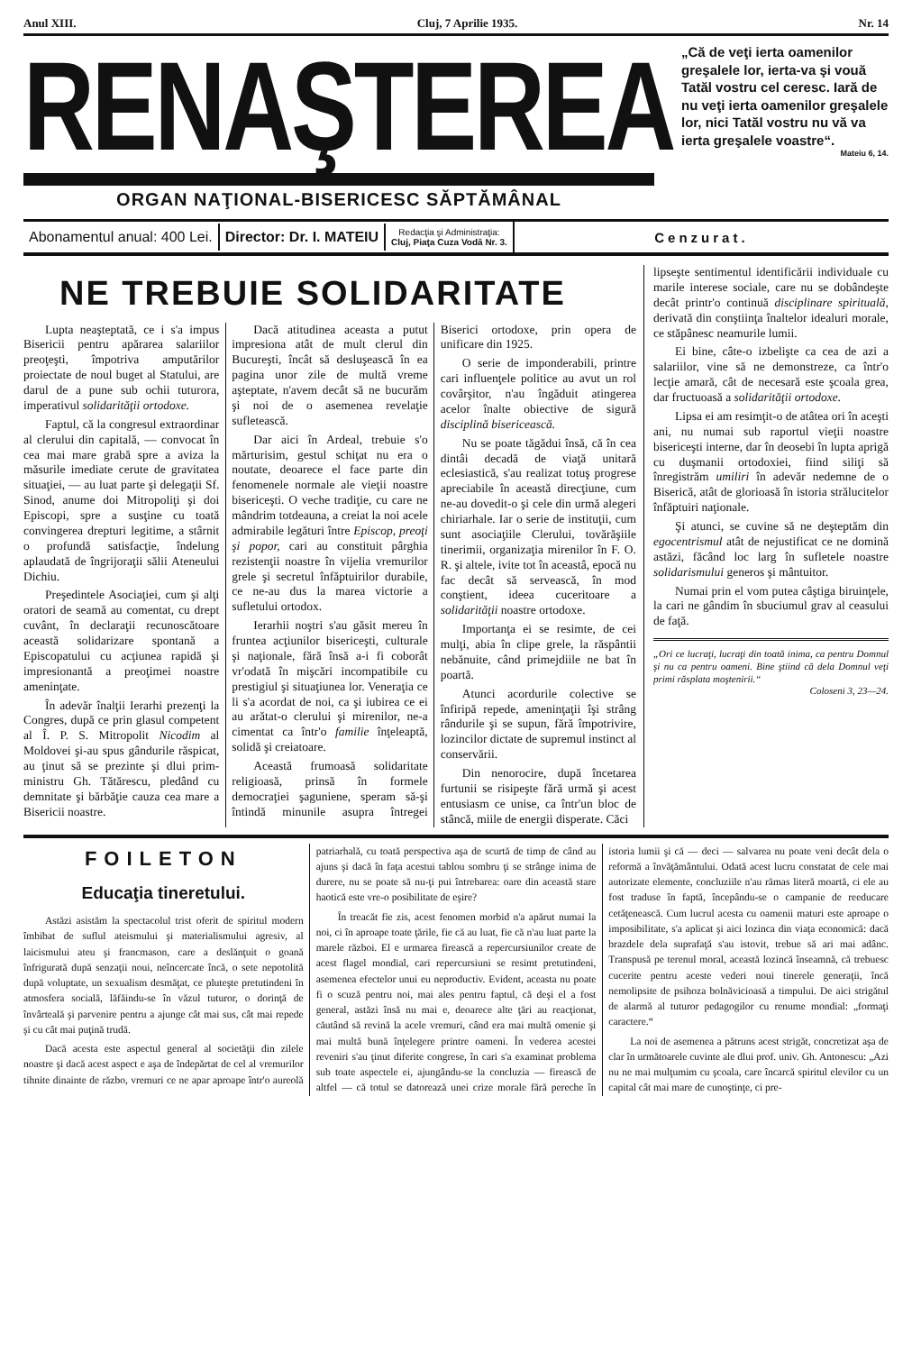Anul XIII. Cluj, 7 Aprilie 1935. Nr. 14
RENAŞTEREA
ORGAN NAŢIONAL-BISERICESC SĂPTĂMÂNAL
„Că de veţi ierta oamenilor greşalele lor, ierta-va şi vouă Tatăl vostru cel ceresc. Iară de nu veţi ierta oamenilor greşalele lor, nici Tatăl vostru nu vă va ierta greşalele voastre“.
Mateiu 6, 14.
Abonamentul anual: 400 Lei. Director: Dr. I. MATEIU
Redacţia şi Administraţia:
Cluj, Piaţa Cuza Vodă Nr. 3.
Cenzurat.
NE TREBUIE SOLIDARITATE
Lupta neaşteptată, ce i s'a impus Bisericii pentru apărarea salariilor preoţeşti, împotriva amputărilor proiectate de noul buget al Statului, are darul de a pune sub ochii tuturora, imperativul solidarităţii ortodoxe.
Faptul, că la congresul extraordinar al clerului din capitală, — convocat în cea mai mare grabă spre a aviza la măsurile imediate cerute de gravitatea situaţiei, — au luat parte şi delegaţii Sf. Sinod, anume doi Mitropoliţi şi doi Episcopi, spre a susţine cu toată convingerea drepturi legitime, a stârnit o profundă satisfacţie, îndelung aplaudată de îngrijoraţii sălii Ateneului Dichiu.
Preşedintele Asociaţiei, cum şi alţi oratori de seamă au comentat, cu drept cuvânt, în declaraţii recunoscătoare această solidarizare spontană a Episcopatului cu acţiunea rapidă şi impresionantă a preoţimei noastre ameninţate.
În adevăr înalţii Ierarhi prezenţi la Congres, după ce prin glasul competent al Î. P. S. Mitropolit Nicodim al Moldovei şi-au spus gândurile răspicat, au ţinut să se prezinte şi dlui prim-ministru Gh. Tătărescu, pledând cu demnitate şi bărbăţie cauza cea mare a Bisericii noastre.
Dacă atitudinea aceasta a putut impresiona atât de mult clerul din Bucureşti, încât să desluşească în ea pagina unor zile de multă vreme aşteptate, n'avem decât să ne bucurăm şi noi de o asemenea revelaţie sufletească.
Dar aici în Ardeal, trebuie s'o mărturisim, gestul schiţat nu era o noutate, deoarece el face parte din fenomenele normale ale vieţii noastre bisericeşti. O veche tradiţie, cu care ne mândrim totdeauna, a creiat la noi acele admirabile legături între Episcop, preoţi şi popor, cari au constituit pârghia rezistenţii noastre în vijelia vremurilor grele şi secretul înfăptuirilor durabile, ce ne-au dus la marea victorie a sufletului ortodox.
Ierarhii noştri s'au găsit mereu în fruntea acţiunilor bisericeşti, culturale şi naţionale, fără însă a-i fi coborât vr'odată în mişcări incompatibile cu prestigiul şi situaţiunea lor. Veneraţia ce li s'a acordat de noi, ca şi iubirea ce ei au arătat-o clerului şi mirenilor, ne-a cimentat ca într'o familie înţeleaptă, solidă şi creiatoare.
Această frumoasă solidaritate religioasă, prinsă în formele democraţiei şaguniene, speram să-şi întindă minunile asupra întregei Biserici ortodoxe, prin opera de unificare din 1925.
O serie de imponderabili, printre cari influenţele politice au avut un rol covârşitor, n'au îngăduit atingerea acelor înalte obiective de sigură disciplină bisericească.
Nu se poate tăgădui însă, că în cea dintâi decadă de viaţă unitară eclesiastică, s'au realizat totuş progrese apreciabile în această direcţiune, cum ne-au dovedit-o şi cele din urmă alegeri chiriarhale. Iar o serie de instituţii, cum sunt asociaţiile Clerului, tovărăşiile tinerimii, organizaţia mirenilor în F. O. R. şi altele, ivite tot în aceastâ, epocă nu fac decât să servească, în mod conştient, ideea cuceritoare a solidarităţii noastre ortodoxe.
Importanţa ei se resimte, de cei mulţi, abia în clipe grele, la răspântii nebănuite, când primejdiile ne bat în poartă.
Atunci acordurile colective se înfiripă repede, ameninţaţii îşi strâng rândurile şi se supun, fără împotrivire, lozincilor dictate de supremul instinct al conservării.
Din nenorocire, după încetarea furtunii se risipeşte fără urmă şi acest entusiasm ce unise, ca într'un bloc de stâncă, miile de energii disperate. Căci
lipseşte sentimentul identificării individuale cu marile interese sociale, care nu se dobândeşte decât printr'o continuă disciplinare spirituală, derivată din conştiinţa înaltelor idealuri morale, ce stăpânesc neamurile lumii.
Ei bine, câte-o izbelişte ca cea de azi a salariilor, vine să ne demonstreze, ca într'o lecţie amară, cât de necesară este şcoala grea, dar fructuoasă a solidarităţii ortodoxe.
Lipsa ei am resimţit-o de atâtea ori în aceşti ani, nu numai sub raportul vieţii noastre bisericeşti interne, dar în deosebi în lupta aprigă cu duşmanii ortodoxiei, fiind siliţi să înregistrăm umiliri în adevăr nedemne de o Biserică, atât de glorioasă în istoria strălucitelor înfăptuiri naţionale.
Şi atunci, se cuvine să ne deşteptăm din egocentrismul atât de nejustificat ce ne domină astăzi, făcând loc larg în sufletele noastre solidarismului generos şi mântuitor.
Numai prin el vom putea câştiga biruinţele, la cari ne gândim în sbuciumul grav al ceasului de faţă.
„Ori ce lucraţi, lucraţi din toată inima, ca pentru Domnul şi nu ca pentru oameni. Bine ştiind că dela Domnul veţi primi răsplata moştenirii.“
Coloseni 3, 23—24.
FOILETON
Educaţia tineretului.
Astăzi asistăm la spectacolul trist oferit de spiritul modern îmbibat de suflul ateismului şi materialismului agresiv, al laicismului ateu şi francmason, care a deslănţuit o goană înfrigurată după senzaţii noui, neîncercate încă, o sete nepotolită după voluptate, un sexualism desmăţat, ce pluteşte pretutindeni în atmosfera socială, lăfăindu-se în văzul tuturor, o dorinţă de învârteală şi parvenire pentru a ajunge cât mai sus, cât mai repede şi cu cât mai puţină trudă.
Dacă acesta este aspectul general al societăţii din zilele noastre şi dacă acest aspect e aşa de îndepărtat de cel al vremurilor tihnite dinainte de războ, vremuri ce ne apar aproape într'o aureolă patriarhală, cu toată perspectiva aşa de scurtă de timp de când au ajuns şi dacă în faţa acestui tablou sombru ţi se strânge inima de durere, nu se poate să nu-ţi pui întrebarea: oare din această stare haotică este vre-o posibilitate de eşire?
În treacăt fie zis, acest fenomen morbid n'a apărut numai la noi, ci în aproape toate ţările, fie că au luat, fie că n'au luat parte la marele război. El e urmarea firească a repercursiunilor create de acest flagel mondial, cari repercursiuni se resimt pretutindeni, asemenea efectelor unui eu neproductiv. Evident, aceasta nu poate fi o scuză pentru noi, mai ales pentru faptul, că deşi el a fost general, astăzi însă nu mai e, deoarece alte ţări au reacţionat, căutând să revină la acele vremuri, când era mai multă omenie şi mai multă bună înţelegere printre oameni. În vederea acestei reveniri s'au ţinut diferite congrese, în cari s'a examinat problema sub toate aspectele ei, ajungându-se la concluzia — firească de altfel — că totul se datorează unei crize morale fără pereche în istoria lumii şi că — deci — salvarea nu poate veni decât dela o reformă a învăţământului. Odată acest lucru constatat de cele mai autorizate elemente, concluziile n'au rămas literă moartă, ci ele au fost traduse în faptă, începându-se o campanie de reeducare cetăţenească. Cum lucrul acesta cu oamenii maturi este aproape o imposibilitate, s'a aplicat şi aici lozinca din viaţa economică: dacă brazdele dela suprafaţă s'au istovit, trebue să ari mai adânc. Transpusă pe terenul moral, această lozincă înseamnă, că trebuesc cucerite pentru aceste vederi noui tinerele generaţii, încă nemolipsite de psihoza bolnăvicioasă a timpului. De aici strigătul de alarmă al tuturor pedagogilor cu renume mondial: „formaţi caractere.“
La noi de asemenea a pătruns acest strigăt, concretizat aşa de clar în următoarele cuvinte ale dlui prof. univ. Gh. Antonescu: „Azi nu ne mai mulţumim cu şcoala, care încarcă spiritul elevilor cu un capital cât mai mare de cunoştinţe, ci pre-